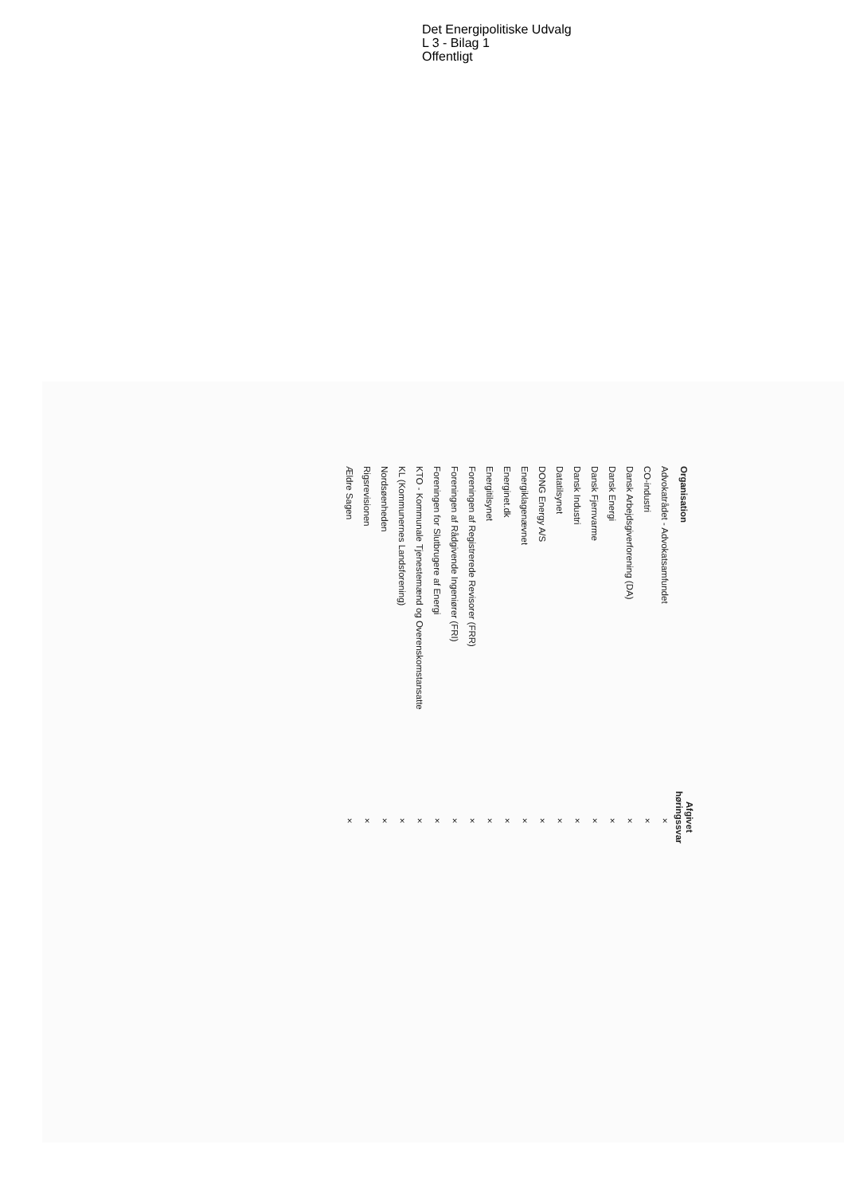Det Energipolitiske Udvalg
L 3 - Bilag 1
Offentligt
| Organisation | Afgivet høringssvar |
| --- | --- |
| Advokatrådet - Advokatsamfundet | × |
| CO-industri | × |
| Dansk Arbejdsgiverforening (DA) | × |
| Dansk Energi | × |
| Dansk Fjernvarme | × |
| Dansk Industri | × |
| Datatilsynet | × |
| DONG Energy A/S | × |
| Energiklagenævnet | × |
| Energinet.dk | × |
| Energitilsynet | × |
| Foreningen af Registrerede Revisorer (FRR) | × |
| Foreningen af Rådgivende Ingeniører (FRI) | × |
| Foreningen for Slutbrugere af Energi | × |
| KTO - Kommunale Tjenestemænd og Overenskomstansatte | × |
| KL (Kommunernes Landsforening) | × |
| Nordsøenheden | × |
| Rigsrevisionen | × |
| Ældre Sagen | × |